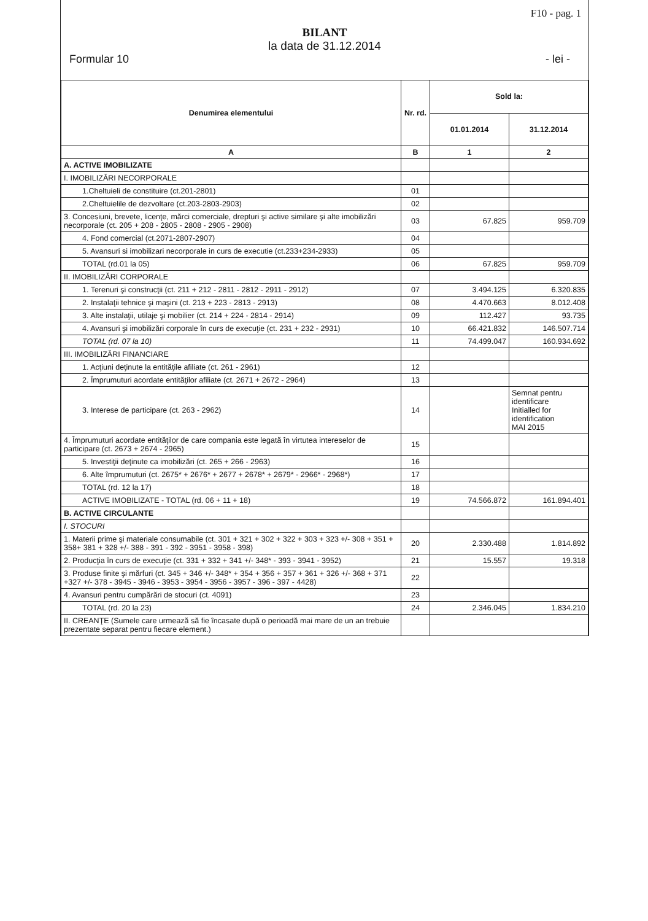F10 - pag. 1
BILANT
la data de 31.12.2014
Formular 10 - lei -
| Denumirea elementului | Nr. rd. | Sold la: | |
| --- | --- | --- | --- |
| | | 01.01.2014 | 31.12.2014 |
| A | B | 1 | 2 |
| A. ACTIVE IMOBILIZATE | | | |
| I. IMOBILIZĂRI NECORPORALE | | | |
| 1.Cheltuieli de constituire (ct.201-2801) | 01 | | |
| 2.Cheltuielile de dezvoltare (ct.203-2803-2903) | 02 | | |
| 3. Concesiuni, brevete, licenţe, mărci comerciale, drepturi şi active similare şi alte imobilizări necorporale (ct. 205 + 208 - 2805 - 2808 - 2905 - 2908) | 03 | 67.825 | 959.709 |
| 4. Fond comercial (ct.2071-2807-2907) | 04 | | |
| 5. Avansuri si imobilizari necorporale in curs de executie (ct.233+234-2933) | 05 | | |
| TOTAL (rd.01 la 05) | 06 | 67.825 | 959.709 |
| II. IMOBILIZĂRI CORPORALE | | | |
| 1. Terenuri şi construcţii (ct. 211 + 212 - 2811 - 2812 - 2911 - 2912) | 07 | 3.494.125 | 6.320.835 |
| 2. Instalaţii tehnice şi maşini (ct. 213 + 223 - 2813 - 2913) | 08 | 4.470.663 | 8.012.408 |
| 3. Alte instalaţii, utilaje şi mobilier (ct. 214 + 224 - 2814 - 2914) | 09 | 112.427 | 93.735 |
| 4. Avansuri şi imobilizări corporale în curs de execuţie (ct. 231 + 232 - 2931) | 10 | 66.421.832 | 146.507.714 |
| TOTAL (rd. 07 la 10) | 11 | 74.499.047 | 160.934.692 |
| III. IMOBILIZĂRI FINANCIARE | | | |
| 1. Acţiuni deţinute la entităţile afiliate (ct. 261 - 2961) | 12 | | |
| 2. Împrumuturi acordate entităţilor afiliate (ct. 2671 + 2672 - 2964) | 13 | | |
| 3. Interese de participare (ct. 263 - 2962) | 14 | | Semnat pentru identificare Initialled for identification MAI 2015 |
| 4. Împrumuturi acordate entităţilor de care compania este legată în virtutea intereselor de participare (ct. 2673 + 2674 - 2965) | 15 | | |
| 5. Investiţii deţinute ca imobilizări (ct. 265 + 266 - 2963) | 16 | | |
| 6. Alte împrumuturi (ct. 2675* + 2676* + 2677 + 2678* + 2679* - 2966* - 2968*) | 17 | | |
| TOTAL (rd. 12 la 17) | 18 | | |
| ACTIVE IMOBILIZATE - TOTAL (rd. 06 + 11 + 18) | 19 | 74.566.872 | 161.894.401 |
| B. ACTIVE CIRCULANTE | | | |
| I. STOCURI | | | |
| 1. Materii prime şi materiale consumabile (ct. 301 + 321 + 302 + 322 + 303 + 323 +/- 308 + 351 + 358+ 381 + 328 +/- 388 - 391 - 392 - 3951 - 3958 - 398) | 20 | 2.330.488 | 1.814.892 |
| 2. Producţia în curs de execuţie (ct. 331 + 332 + 341 +/- 348* - 393 - 3941 - 3952) | 21 | 15.557 | 19.318 |
| 3. Produse finite şi mărfuri (ct. 345 + 346 +/- 348* + 354 + 356 + 357 + 361 + 326 +/- 368 + 371 +327 +/- 378 - 3945 - 3946 - 3953 - 3954 - 3956 - 3957 - 396 - 397 - 4428) | 22 | | |
| 4. Avansuri pentru cumpărări de stocuri (ct. 4091) | 23 | | |
| TOTAL (rd. 20 la 23) | 24 | 2.346.045 | 1.834.210 |
| II. CREANŢE (Sumele care urmează să fie încasate după o perioadă mai mare de un an trebuie prezentate separat pentru fiecare element.) | | | |